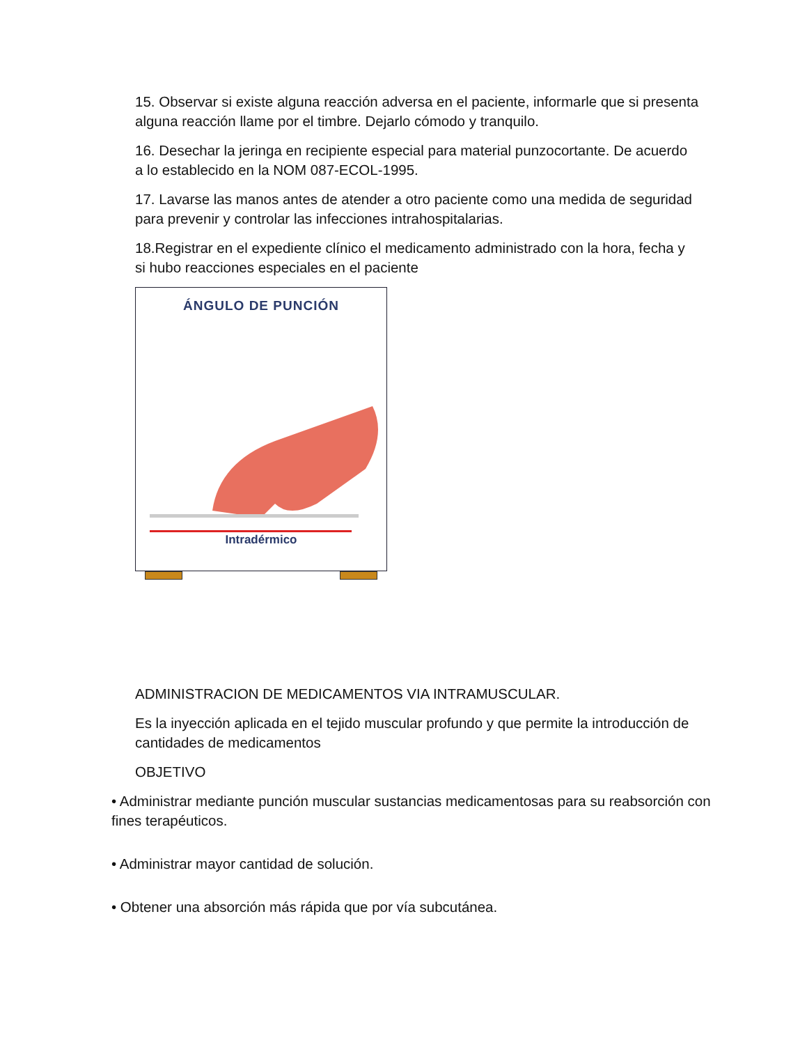15. Observar si existe alguna reacción adversa en el paciente, informarle que si presenta alguna reacción llame por el timbre. Dejarlo cómodo y tranquilo.
16. Desechar la jeringa en recipiente especial para material punzocortante. De acuerdo a lo establecido en la NOM 087-ECOL-1995.
17. Lavarse las manos antes de atender a otro paciente como una medida de seguridad para prevenir y controlar las infecciones intrahospitalarias.
18.Registrar en el expediente clínico el medicamento administrado con la hora, fecha y si hubo reacciones especiales en el paciente
ÁNGULO DE PUNCIÓN
Intradérmico
ADMINISTRACION DE MEDICAMENTOS VIA INTRAMUSCULAR.
Es la inyección aplicada en el tejido muscular profundo y que permite la introducción de cantidades de medicamentos
OBJETIVO
• Administrar mediante punción muscular sustancias medicamentosas para su reabsorción con fines terapéuticos.
• Administrar mayor cantidad de solución.
• Obtener una absorción más rápida que por vía subcutánea.